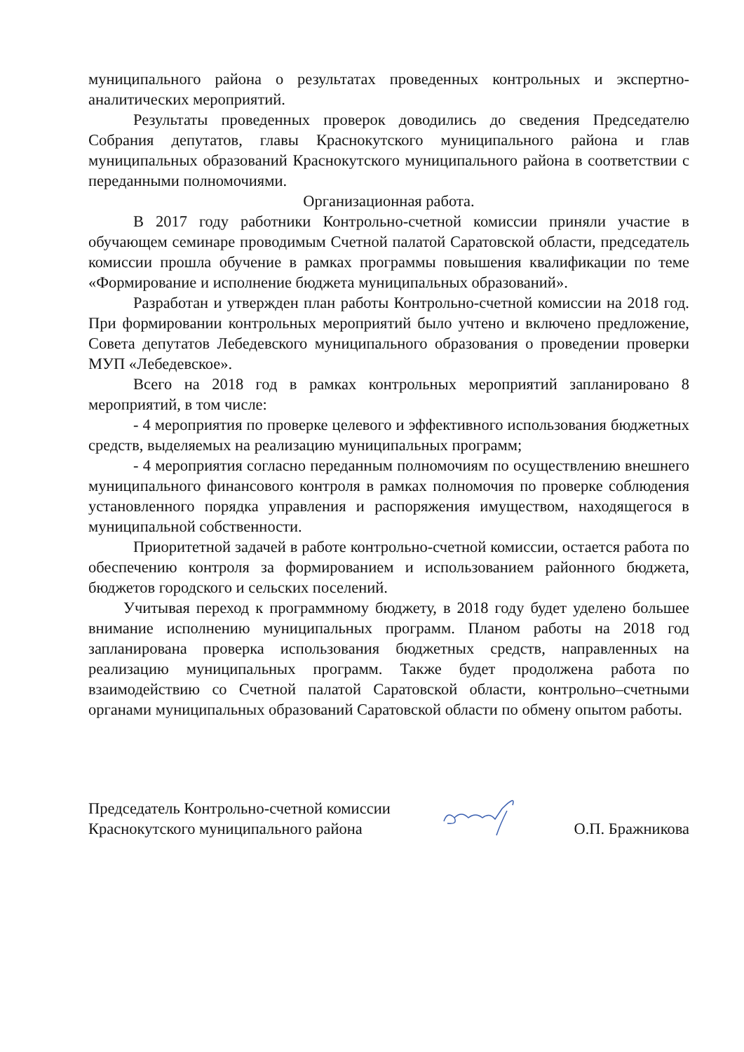муниципального района о результатах проведенных контрольных и экспертно-аналитических мероприятий.
Результаты проведенных проверок доводились до сведения Председателю Собрания депутатов, главы Краснокутского муниципального района и глав муниципальных образований Краснокутского муниципального района в соответствии с переданными полномочиями.
Организационная работа.
В 2017 году работники Контрольно-счетной комиссии приняли участие в обучающем семинаре проводимым Счетной палатой Саратовской области, председатель комиссии прошла обучение в рамках программы повышения квалификации по теме «Формирование и исполнение бюджета муниципальных образований».
Разработан и утвержден план работы Контрольно-счетной комиссии на 2018 год. При формировании контрольных мероприятий было учтено и включено предложение, Совета депутатов Лебедевского муниципального образования о проведении проверки МУП «Лебедевское».
Всего на 2018 год в рамках контрольных мероприятий запланировано 8 мероприятий, в том числе:
- 4 мероприятия по проверке целевого и эффективного использования бюджетных средств, выделяемых на реализацию муниципальных программ;
- 4 мероприятия согласно переданным полномочиям по осуществлению внешнего муниципального финансового контроля в рамках полномочия по проверке соблюдения установленного порядка управления и распоряжения имуществом, находящегося в муниципальной собственности.
Приоритетной задачей в работе контрольно-счетной комиссии, остается работа по обеспечению контроля за формированием и использованием районного бюджета, бюджетов городского и сельских поселений.
Учитывая переход к программному бюджету, в 2018 году будет уделено большее внимание исполнению муниципальных программ. Планом работы на 2018 год запланирована проверка использования бюджетных средств, направленных на реализацию муниципальных программ. Также будет продолжена работа по взаимодействию со Счетной палатой Саратовской области, контрольно–счетными органами муниципальных образований Саратовской области по обмену опытом работы.
Председатель Контрольно-счетной комиссии
Краснокутского муниципального района
О.П. Бражникова